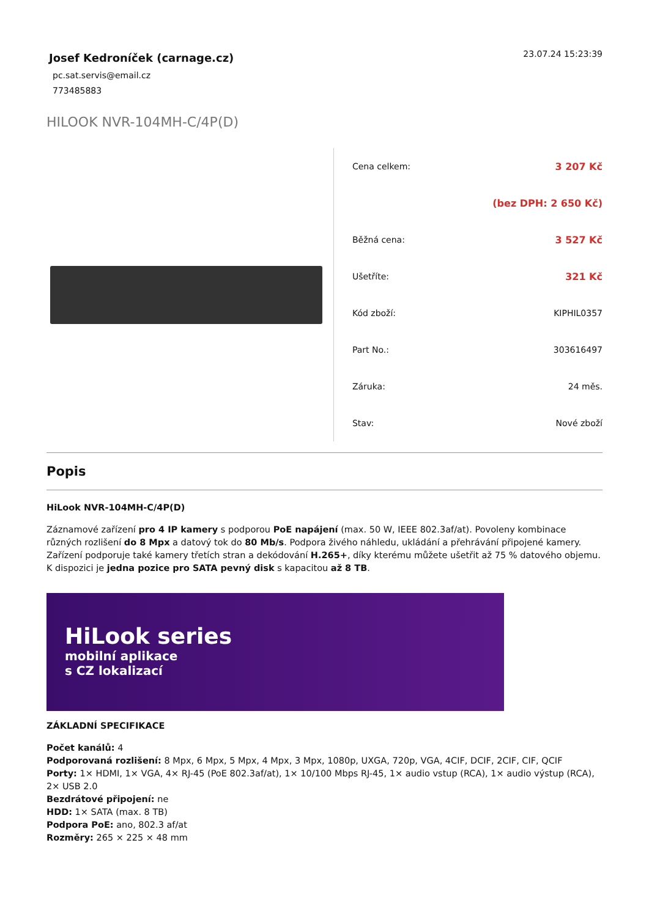Josef Kedroníček (carnage.cz)
pc.sat.servis@email.cz
773485883
23.07.24 15:23:39
HILOOK NVR-104MH-C/4P(D)
| Cena celkem: | 3 207 Kč |
| | (bez DPH: 2 650 Kč) |
| Běžná cena: | 3 527 Kč |
| Ušetříte: | 321 Kč |
| Kód zboží: | KIPHIL0357 |
| Part No.: | 303616497 |
| Záruka: | 24 měs. |
| Stav: | Nové zboží |
Popis
HiLook NVR-104MH-C/4P(D)
Záznamové zařízení pro 4 IP kamery s podporou PoE napájení (max. 50 W, IEEE 802.3af/at). Povoleny kombinace různých rozlišení do 8 Mpx a datový tok do 80 Mb/s. Podpora živého náhledu, ukládání a přehrávání připojené kamery. Zařízení podporuje také kamery třetích stran a dekódování H.265+, díky kterému můžete ušetřit až 75 % datového objemu. K dispozici je jedna pozice pro SATA pevný disk s kapacitou až 8 TB.
HiLook series
mobilní aplikace
s CZ lokalizací
ZÁKLADNÍ SPECIFIKACE
Počet kanálů: 4
Podporovaná rozlišení: 8 Mpx, 6 Mpx, 5 Mpx, 4 Mpx, 3 Mpx, 1080p, UXGA, 720p, VGA, 4CIF, DCIF, 2CIF, CIF, QCIF
Porty: 1× HDMI, 1× VGA, 4× RJ-45 (PoE 802.3af/at), 1× 10/100 Mbps RJ-45, 1× audio vstup (RCA), 1× audio výstup (RCA), 2× USB 2.0
Bezdrátové připojení: ne
HDD: 1× SATA (max. 8 TB)
Podpora PoE: ano, 802.3 af/at
Rozměry: 265 × 225 × 48 mm